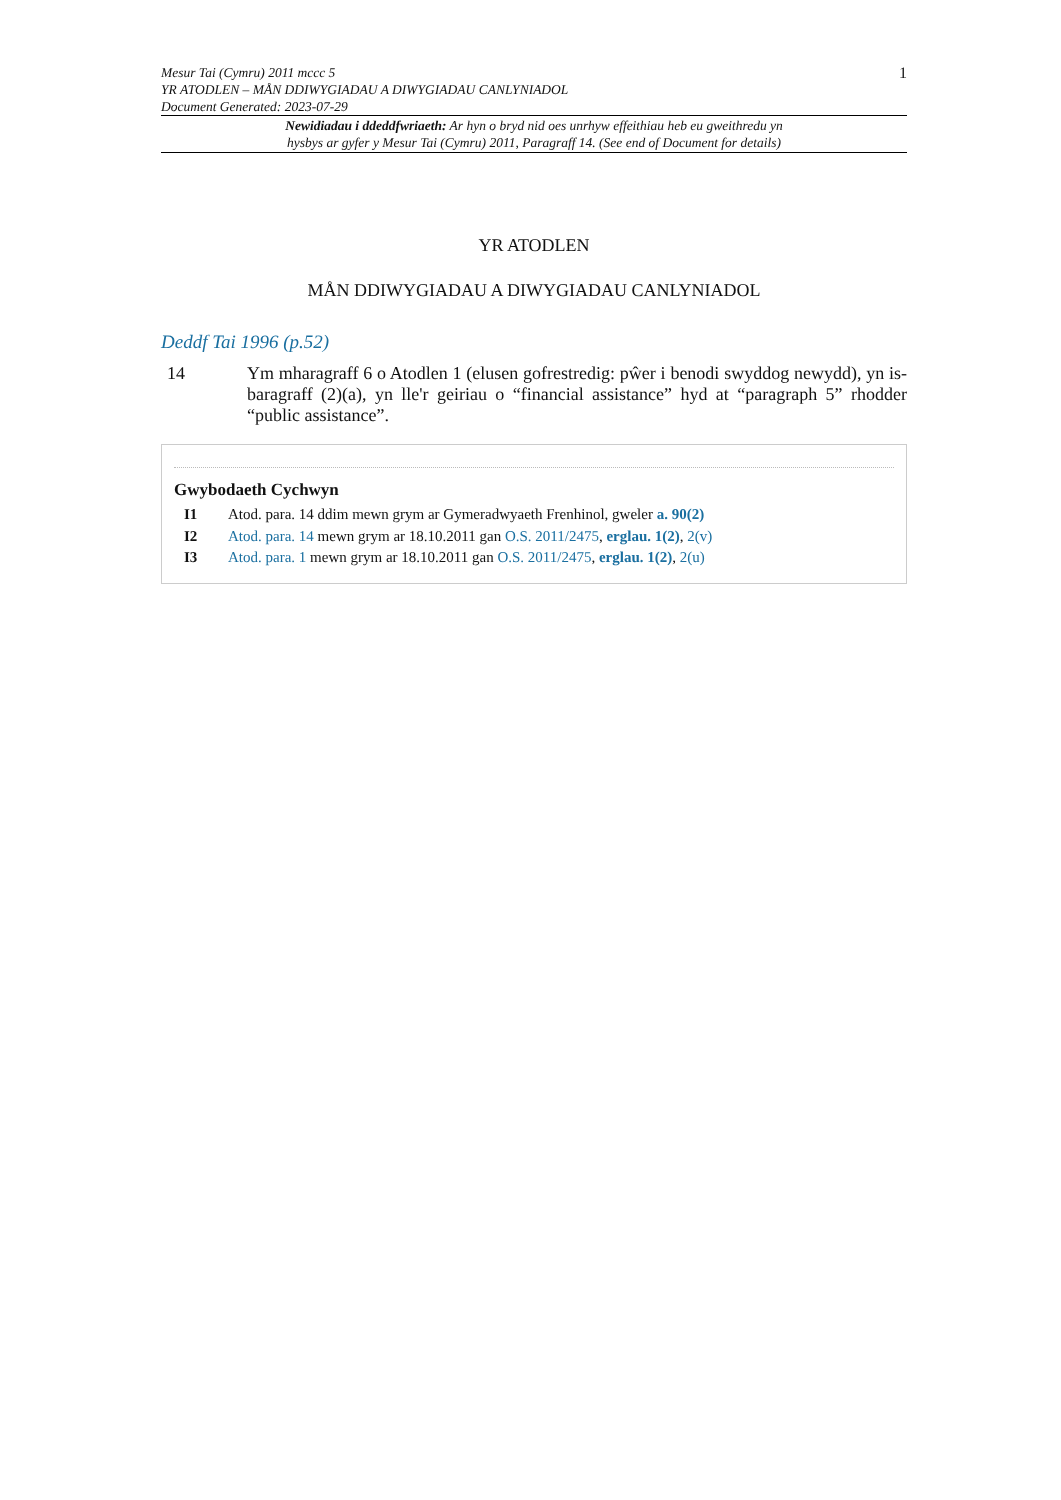Mesur Tai (Cymru) 2011 mccc 5
YR ATODLEN – MÅN DDIWYGIADAU A DIWYGIADAU CANLYNIADOL
Document Generated: 2023-07-29
1
Newidiadau i ddeddfwriaeth: Ar hyn o bryd nid oes unrhyw effeithiau heb eu gweithredu yn
hysbys ar gyfer y Mesur Tai (Cymru) 2011, Paragraff 14. (See end of Document for details)
YR ATODLEN
MÅN DDIWYGIADAU A DIWYGIADAU CANLYNIADOL
Deddf Tai 1996 (p.52)
14 Ym mharagraff 6 o Atodlen 1 (elusen gofrestredig: pŵer i benodi swyddog newydd), yn is-baragraff (2)(a), yn lle'r geiriau o “financial assistance” hyd at “paragraph 5” rhodder “public assistance”.
Gwybodaeth Cychwyn
I1 Atod. para. 14 ddim mewn grym ar Gymeradwyaeth Frenhinol, gweler a. 90(2)
I2 Atod. para. 14 mewn grym ar 18.10.2011 gan O.S. 2011/2475, erglau. 1(2), 2(v)
I3 Atod. para. 1 mewn grym ar 18.10.2011 gan O.S. 2011/2475, erglau. 1(2), 2(u)